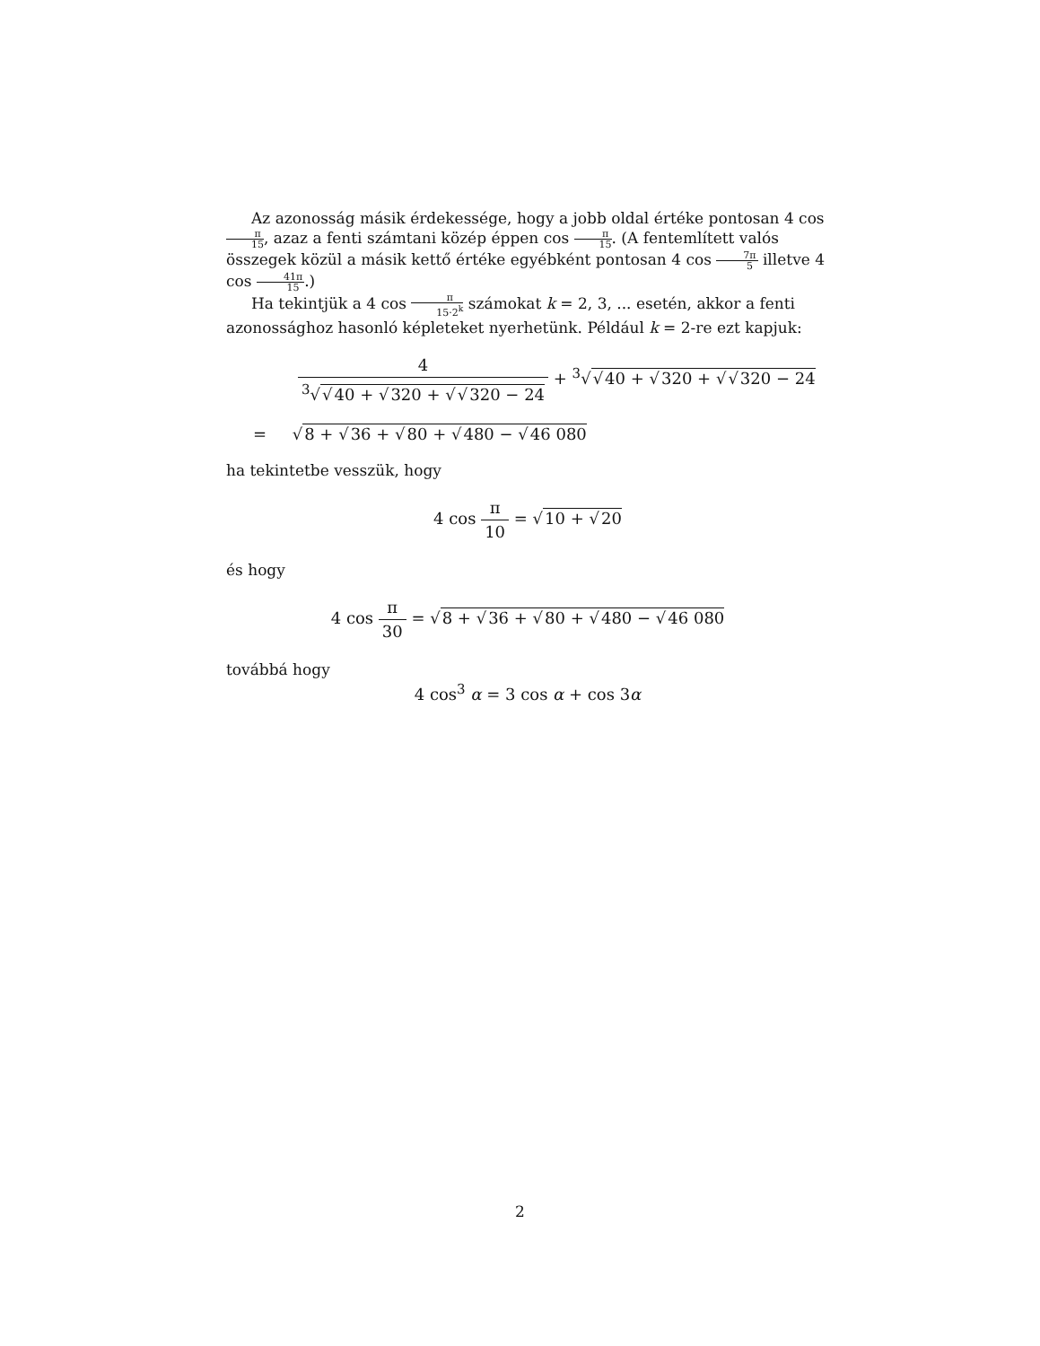Az azonosság másik érdekessége, hogy a jobb oldal értéke pontosan 4 cos π 15, azaz a fenti számtani közép éppen cos π 15. (A fentemlített valós összegek közül a másik kettő értéke egyébként pontosan 4 cos 7π 5 illetve 4 cos 41π 15.)
Ha tekintjük a 4 cos π 15·2<sup>k</sup> számokat k = 2, 3, ... esetén, akkor a fenti azonossághoz hasonló képleteket nyerhetünk. Például k = 2-re ezt kapjuk:
4<sup>3</sup>√√40 + √320 + √√320 − 24 + <sup>3</sup>√√40 + √320 + √√320 − 24
= √8 + √36 + √80 + √480 − √46 080
ha tekintetbe vesszük, hogy
4 cos π 10 = √10 + √20
és hogy
4 cos π 30 = √8 + √36 + √80 + √480 − √46 080
továbbá hogy
4 cos<sup>3</sup> α = 3 cos α + cos 3α
2